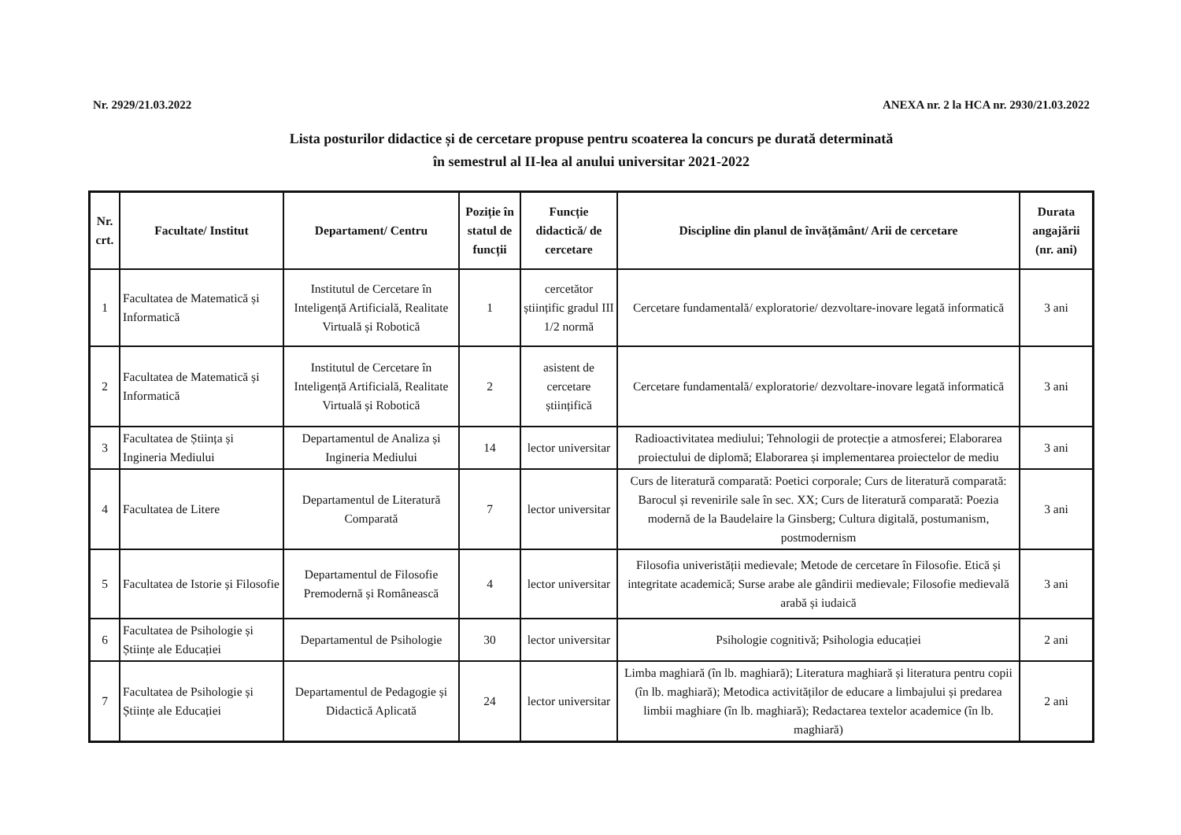Nr. 2929/21.03.2022 ANEXA nr. 2 la HCA nr. 2930/21.03.2022
Lista posturilor didactice și de cercetare propuse pentru scoaterea la concurs pe durată determinată
în semestrul al II-lea al anului universitar 2021-2022
| Nr. crt. | Facultate/ Institut | Departament/ Centru | Poziție în statul de funcții | Funcție didactică/ de cercetare | Discipline din planul de învățământ/ Arii de cercetare | Durata angajării (nr. ani) |
| --- | --- | --- | --- | --- | --- | --- |
| 1 | Facultatea de Matematică și Informatică | Institutul de Cercetare în Inteligență Artificială, Realitate Virtuală și Robotică | 1 | cercetător științific gradul III 1/2 normă | Cercetare fundamentală/ exploratorie/ dezvoltare-inovare legată informatică | 3 ani |
| 2 | Facultatea de Matematică și Informatică | Institutul de Cercetare în Inteligență Artificială, Realitate Virtuală și Robotică | 2 | asistent de cercetare științifică | Cercetare fundamentală/ exploratorie/ dezvoltare-inovare legată informatică | 3 ani |
| 3 | Facultatea de Știința și Ingineria Mediului | Departamentul de Analiza și Ingineria Mediului | 14 | lector universitar | Radioactivitatea mediului; Tehnologii de protecție a atmosferei; Elaborarea proiectului de diplomă; Elaborarea și implementarea proiectelor de mediu | 3 ani |
| 4 | Facultatea de Litere | Departamentul de Literatură Comparată | 7 | lector universitar | Curs de literatură comparată: Poetici corporale; Curs de literatură comparată: Barocul și revenirile sale în sec. XX; Curs de literatură comparată: Poezia modernă de la Baudelaire la Ginsberg; Cultura digitală, postumanism, postmodernism | 3 ani |
| 5 | Facultatea de Istorie și Filosofie | Departamentul de Filosofie Premodernă și Românească | 4 | lector universitar | Filosofia univeristății medievale; Metode de cercetare în Filosofie. Etică și integritate academică; Surse arabe ale gândirii medievale; Filosofie medievală arabă și iudaică | 3 ani |
| 6 | Facultatea de Psihologie și Științe ale Educației | Departamentul de Psihologie | 30 | lector universitar | Psihologie cognitivă; Psihologia educației | 2 ani |
| 7 | Facultatea de Psihologie și Științe ale Educației | Departamentul de Pedagogie și Didactică Aplicată | 24 | lector universitar | Limba maghiară (în lb. maghiară); Literatura maghiară și literatura pentru copii (în lb. maghiară); Metodica activităților de educare a limbajului și predarea limbii maghiare (în lb. maghiară); Redactarea textelor academice (în lb. maghiară) | 2 ani |